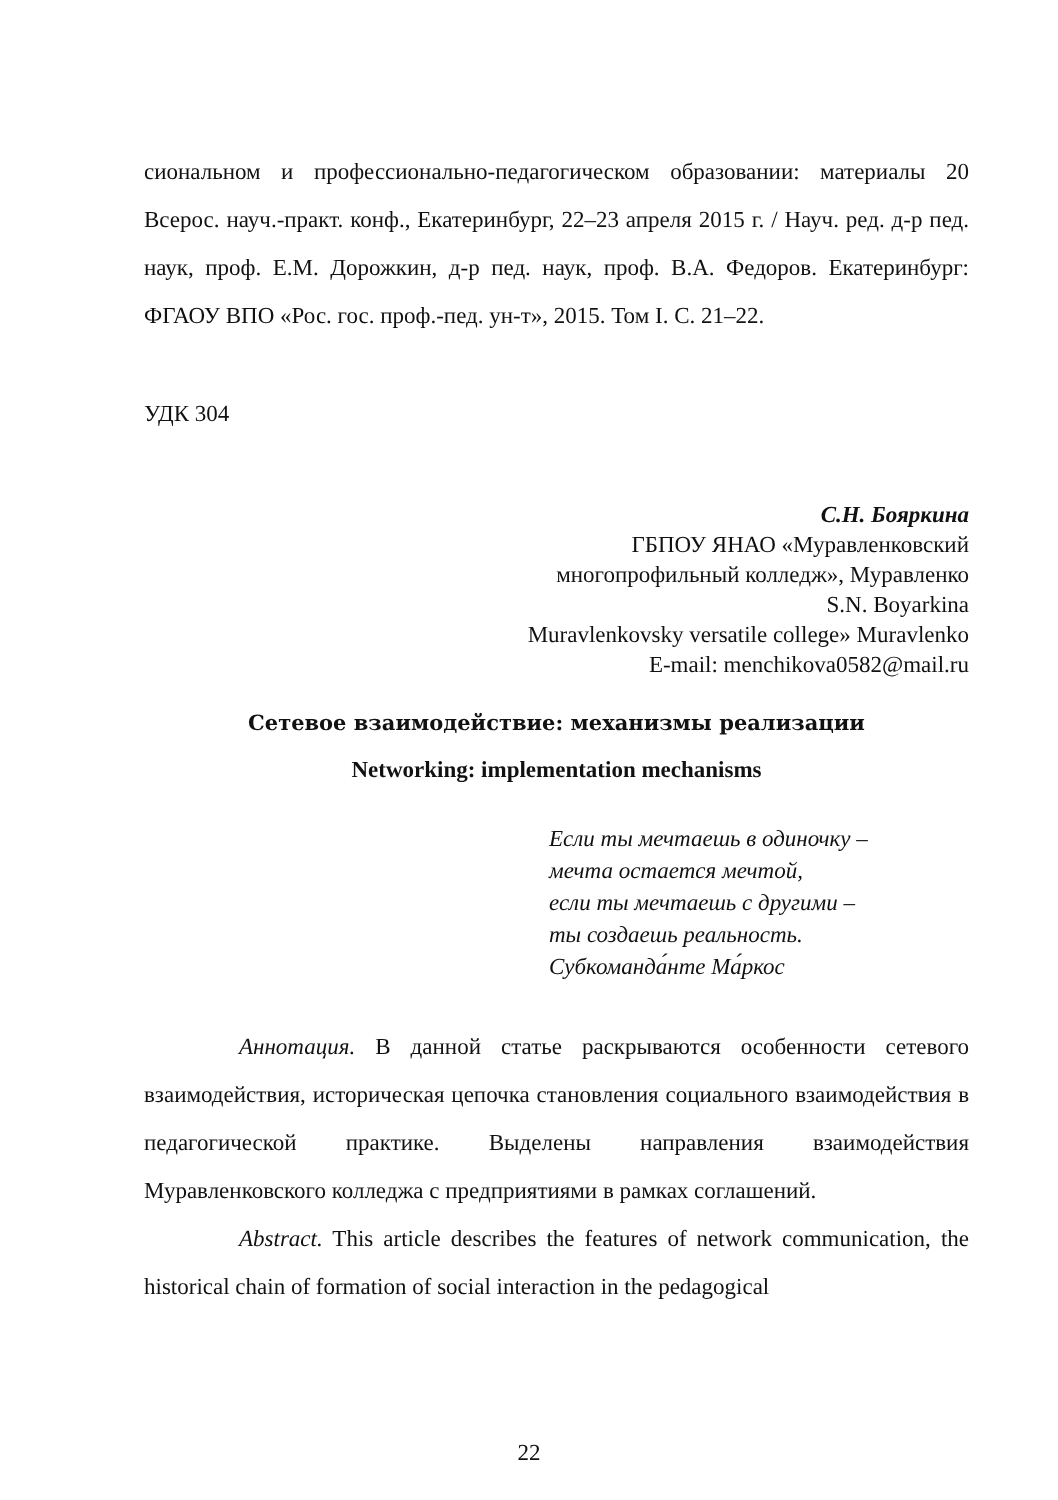сиональном и профессионально-педагогическом образовании: материалы 20 Всерос. науч.-практ. конф., Екатеринбург, 22–23 апреля 2015 г. / Науч. ред. д-р пед. наук, проф. Е.М. Дорожкин, д-р пед. наук, проф. В.А. Федоров. Екатеринбург: ФГАОУ ВПО «Рос. гос. проф.-пед. ун-т», 2015. Том I. С. 21–22.
УДК 304
С.Н. Бояркина
ГБПОУ ЯНАО «Муравленковский
многопрофильный колледж», Муравленко
S.N. Boyarkina
Muravlenkovsky versatile college» Muravlenko
E-mail: menchikova0582@mail.ru
Сетевое взаимодействие: механизмы реализации
Networking: implementation mechanisms
Если ты мечтаешь в одиночку –
мечта остается мечтой,
если ты мечтаешь с другими –
ты создаешь реальность.
Субкоманда́нте Ма́ркос
Аннотация. В данной статье раскрываются особенности сетевого взаимодействия, историческая цепочка становления социального взаимодействия в педагогической практике. Выделены направления взаимодействия Муравленковского колледжа с предприятиями в рамках соглашений.
Abstract. This article describes the features of network communication, the historical chain of formation of social interaction in the pedagogical
22